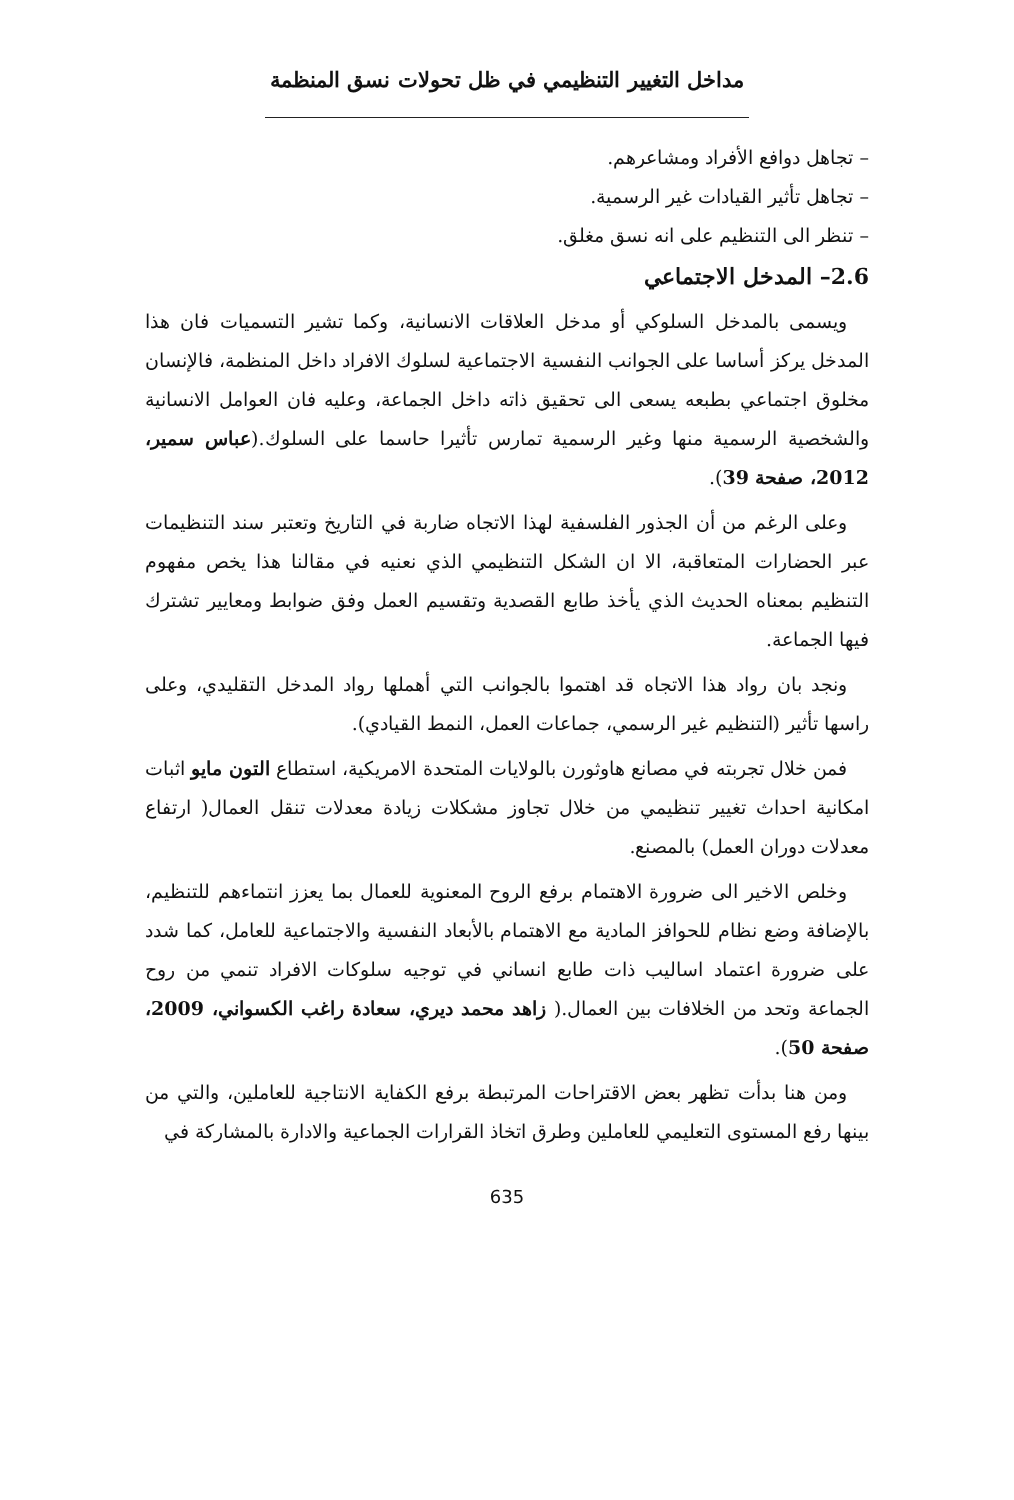مداخل التغيير التنظيمي في ظل تحولات نسق المنظمة
– تجاهل دوافع الأفراد ومشاعرهم.
– تجاهل تأثير القيادات غير الرسمية.
– تنظر الى التنظيم على انه نسق مغلق.
2.6– المدخل الاجتماعي
ويسمى بالمدخل السلوكي أو مدخل العلاقات الانسانية، وكما تشير التسميات فان هذا المدخل يركز أساسا على الجوانب النفسية الاجتماعية لسلوك الافراد داخل المنظمة، فالإنسان مخلوق اجتماعي بطبعه يسعى الى تحقيق ذاته داخل الجماعة، وعليه فان العوامل الانسانية والشخصية الرسمية منها وغير الرسمية تمارس تأثيرا حاسما على السلوك.(عباس سمير، 2012، صفحة 39).
وعلى الرغم من أن الجذور الفلسفية لهذا الاتجاه ضاربة في التاريخ وتعتبر سند التنظيمات عبر الحضارات المتعاقبة، الا ان الشكل التنظيمي الذي نعنيه في مقالنا هذا يخص مفهوم التنظيم بمعناه الحديث الذي يأخذ طابع القصدية وتقسيم العمل وفق ضوابط ومعايير تشترك فيها الجماعة.
ونجد بان رواد هذا الاتجاه قد اهتموا بالجوانب التي أهملها رواد المدخل التقليدي، وعلى راسها تأثير (التنظيم غير الرسمي، جماعات العمل، النمط القيادي).
فمن خلال تجربته في مصانع هاوثورن بالولايات المتحدة الامريكية، استطاع التون مايو اثبات امكانية احداث تغيير تنظيمي من خلال تجاوز مشكلات زيادة معدلات تنقل العمال( ارتفاع معدلات دوران العمل) بالمصنع.
وخلص الاخير الى ضرورة الاهتمام برفع الروح المعنوية للعمال بما يعزز انتماءهم للتنظيم، بالإضافة وضع نظام للحوافز المادية مع الاهتمام بالأبعاد النفسية والاجتماعية للعامل، كما شدد على ضرورة اعتماد اساليب ذات طابع انساني في توجيه سلوكات الافراد تنمي من روح الجماعة وتحد من الخلافات بين العمال.( زاهد محمد ديري، سعادة راغب الكسواني، 2009، صفحة 50).
ومن هنا بدأت تظهر بعض الاقتراحات المرتبطة برفع الكفاية الانتاجية للعاملين، والتي من بينها رفع المستوى التعليمي للعاملين وطرق اتخاذ القرارات الجماعية والادارة بالمشاركة في
635